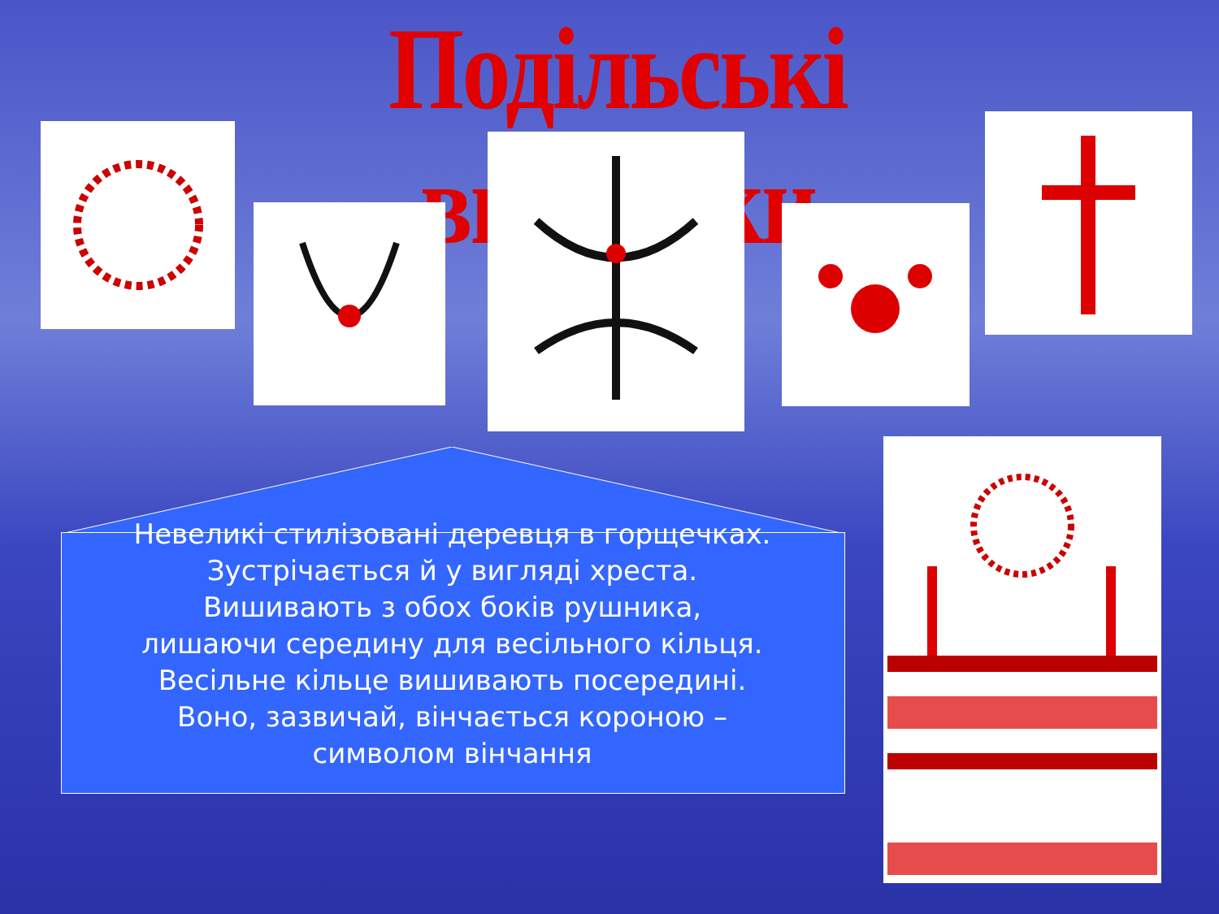Подільські вишивки
Невеликі стилізовані деревця в горщечках.
Зустрічається й у вигляді хреста.
Вишивають з обох боків рушника,
лишаючи середину для весільного кільця.
Весільне кільце вишивають посередині.
Воно, зазвичай, вінчається короною –
символом вінчання